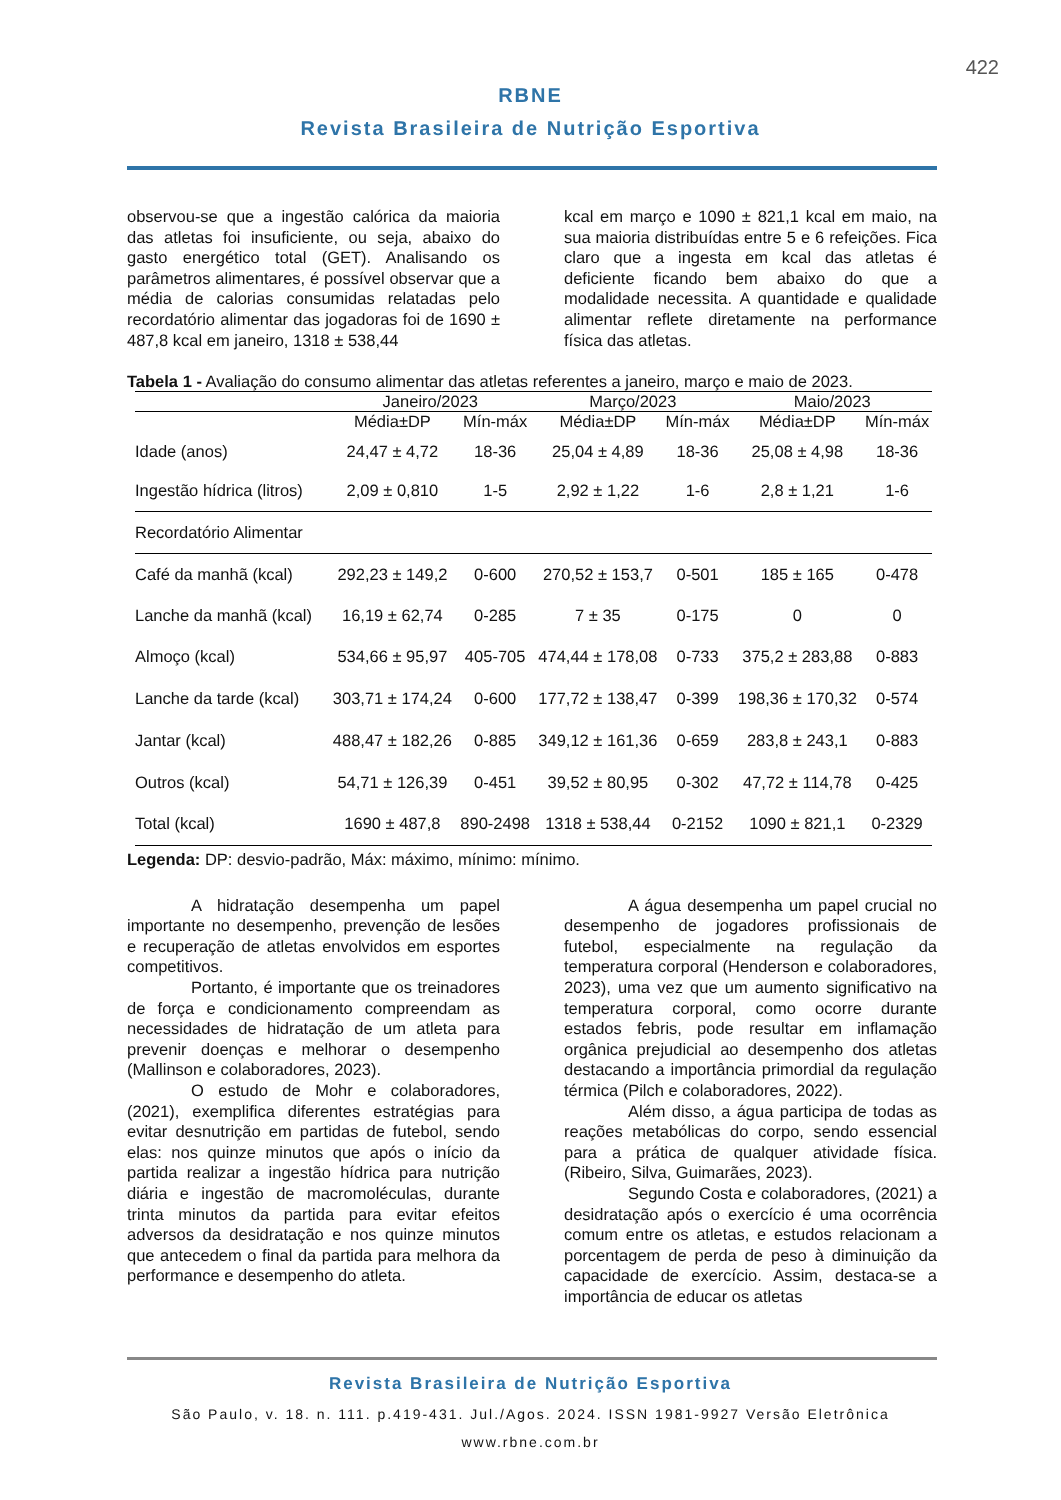422
RBNE
Revista Brasileira de Nutrição Esportiva
observou-se que a ingestão calórica da maioria das atletas foi insuficiente, ou seja, abaixo do gasto energético total (GET). Analisando os parâmetros alimentares, é possível observar que a média de calorias consumidas relatadas pelo recordatório alimentar das jogadoras foi de 1690 ± 487,8 kcal em janeiro, 1318 ± 538,44
kcal em março e 1090 ± 821,1 kcal em maio, na sua maioria distribuídas entre 5 e 6 refeições. Fica claro que a ingesta em kcal das atletas é deficiente ficando bem abaixo do que a modalidade necessita. A quantidade e qualidade alimentar reflete diretamente na performance física das atletas.
Tabela 1 - Avaliação do consumo alimentar das atletas referentes a janeiro, março e maio de 2023.
| | Janeiro/2023 | | Março/2023 | | Maio/2023 | |
| --- | --- | --- | --- | --- | --- | --- |
| | Média±DP | Mín-máx | Média±DP | Mín-máx | Média±DP | Mín-máx |
| Idade (anos) | 24,47 ± 4,72 | 18-36 | 25,04 ± 4,89 | 18-36 | 25,08 ± 4,98 | 18-36 |
| Ingestão hídrica (litros) | 2,09 ± 0,810 | 1-5 | 2,92 ± 1,22 | 1-6 | 2,8 ± 1,21 | 1-6 |
| Recordatório Alimentar | | | | | | |
| Café da manhã (kcal) | 292,23 ± 149,2 | 0-600 | 270,52 ± 153,7 | 0-501 | 185 ± 165 | 0-478 |
| Lanche da manhã (kcal) | 16,19 ± 62,74 | 0-285 | 7 ± 35 | 0-175 | 0 | 0 |
| Almoço (kcal) | 534,66 ± 95,97 | 405-705 | 474,44 ± 178,08 | 0-733 | 375,2 ± 283,88 | 0-883 |
| Lanche da tarde (kcal) | 303,71 ± 174,24 | 0-600 | 177,72 ± 138,47 | 0-399 | 198,36 ± 170,32 | 0-574 |
| Jantar (kcal) | 488,47 ± 182,26 | 0-885 | 349,12 ± 161,36 | 0-659 | 283,8 ± 243,1 | 0-883 |
| Outros (kcal) | 54,71 ± 126,39 | 0-451 | 39,52 ± 80,95 | 0-302 | 47,72 ± 114,78 | 0-425 |
| Total (kcal) | 1690 ± 487,8 | 890-2498 | 1318 ± 538,44 | 0-2152 | 1090 ± 821,1 | 0-2329 |
Legenda: DP: desvio-padrão, Máx: máximo, mínimo: mínimo.
A hidratação desempenha um papel importante no desempenho, prevenção de lesões e recuperação de atletas envolvidos em esportes competitivos.
Portanto, é importante que os treinadores de força e condicionamento compreendam as necessidades de hidratação de um atleta para prevenir doenças e melhorar o desempenho (Mallinson e colaboradores, 2023).
O estudo de Mohr e colaboradores, (2021), exemplifica diferentes estratégias para evitar desnutrição em partidas de futebol, sendo elas: nos quinze minutos que após o início da partida realizar a ingestão hídrica para nutrição diária e ingestão de macromoléculas, durante trinta minutos da partida para evitar efeitos adversos da desidratação e nos quinze minutos que antecedem o final da partida para melhora da performance e desempenho do atleta.
A água desempenha um papel crucial no desempenho de jogadores profissionais de futebol, especialmente na regulação da temperatura corporal (Henderson e colaboradores, 2023), uma vez que um aumento significativo na temperatura corporal, como ocorre durante estados febris, pode resultar em inflamação orgânica prejudicial ao desempenho dos atletas destacando a importância primordial da regulação térmica (Pilch e colaboradores, 2022).
Além disso, a água participa de todas as reações metabólicas do corpo, sendo essencial para a prática de qualquer atividade física. (Ribeiro, Silva, Guimarães, 2023).
Segundo Costa e colaboradores, (2021) a desidratação após o exercício é uma ocorrência comum entre os atletas, e estudos relacionam a porcentagem de perda de peso à diminuição da capacidade de exercício. Assim, destaca-se a importância de educar os atletas
Revista Brasileira de Nutrição Esportiva
São Paulo, v. 18. n. 111. p.419-431. Jul./Agos. 2024. ISSN 1981-9927 Versão Eletrônica
www.rbne.com.br